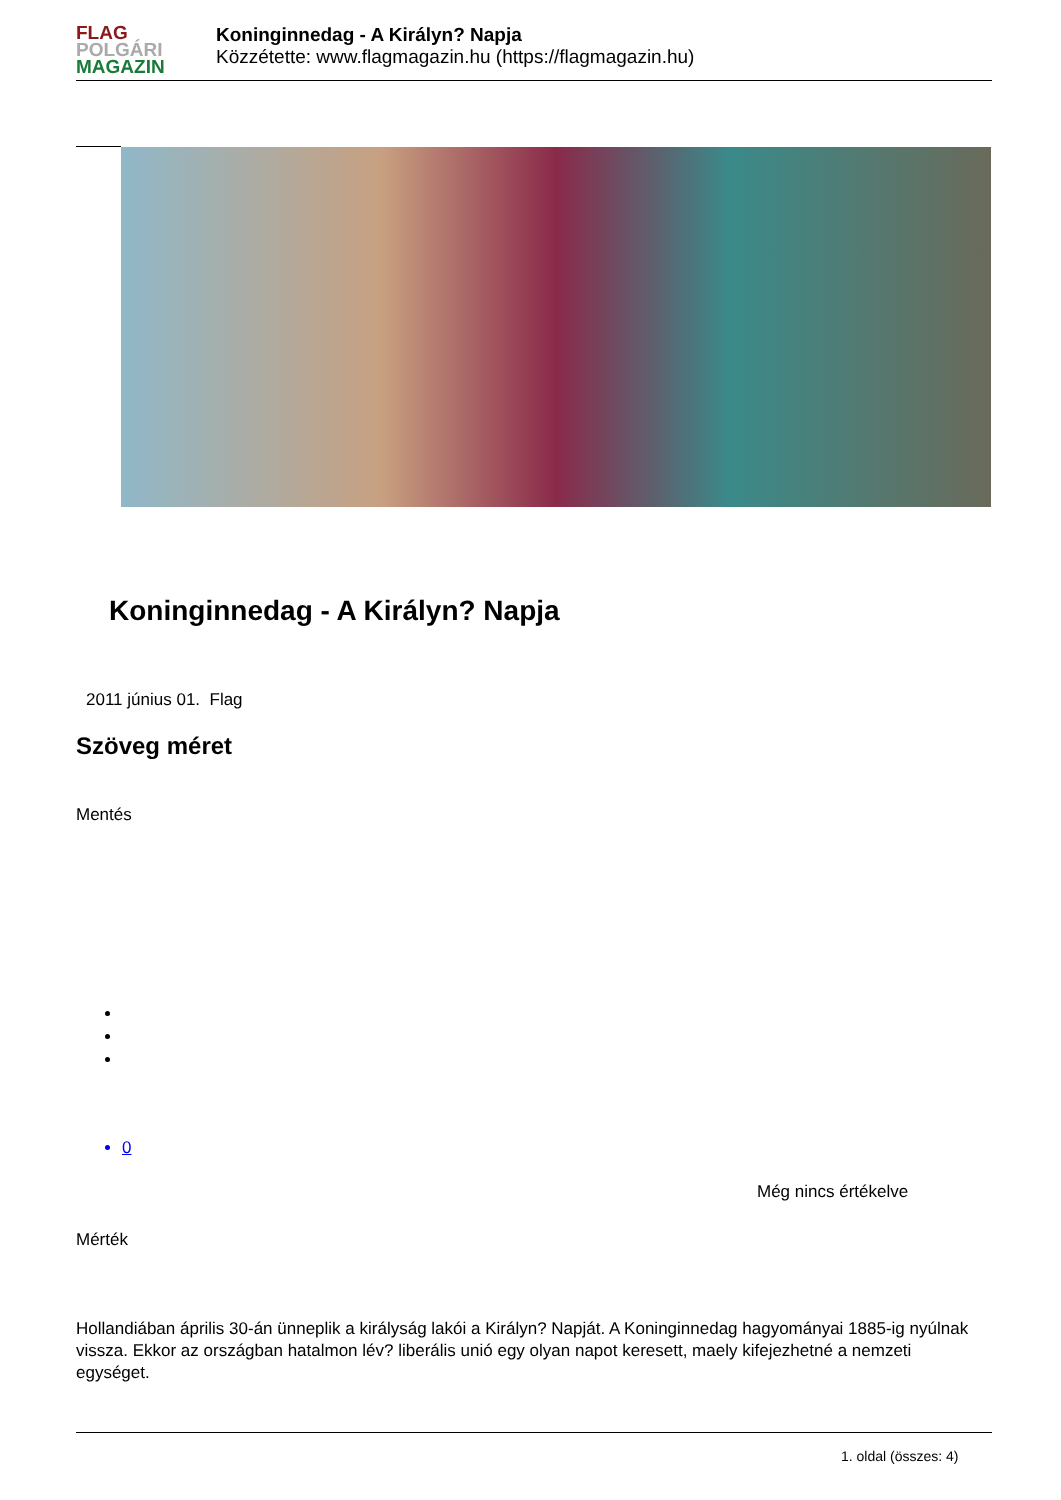FLAG
POLGÁRI
MAGAZIN
Koninginnedag - A Királyn? Napja
Közzétette: www.flagmagazin.hu (https://flagmagazin.hu)
Koninginnedag - A Királyn? Napja
2011 június 01. Flag
Szöveg méret
Mentés
0
Még nincs értékelve
Mérték
Hollandiában április 30-án ünneplik a királyság lakói a Királyn? Napját. A Koninginnedag hagyományai 1885-ig nyúlnak vissza. Ekkor az országban hatalmon lév? liberális unió egy olyan napot keresett, maely kifejezhetné a nemzeti egységet.
1. oldal (összes: 4)